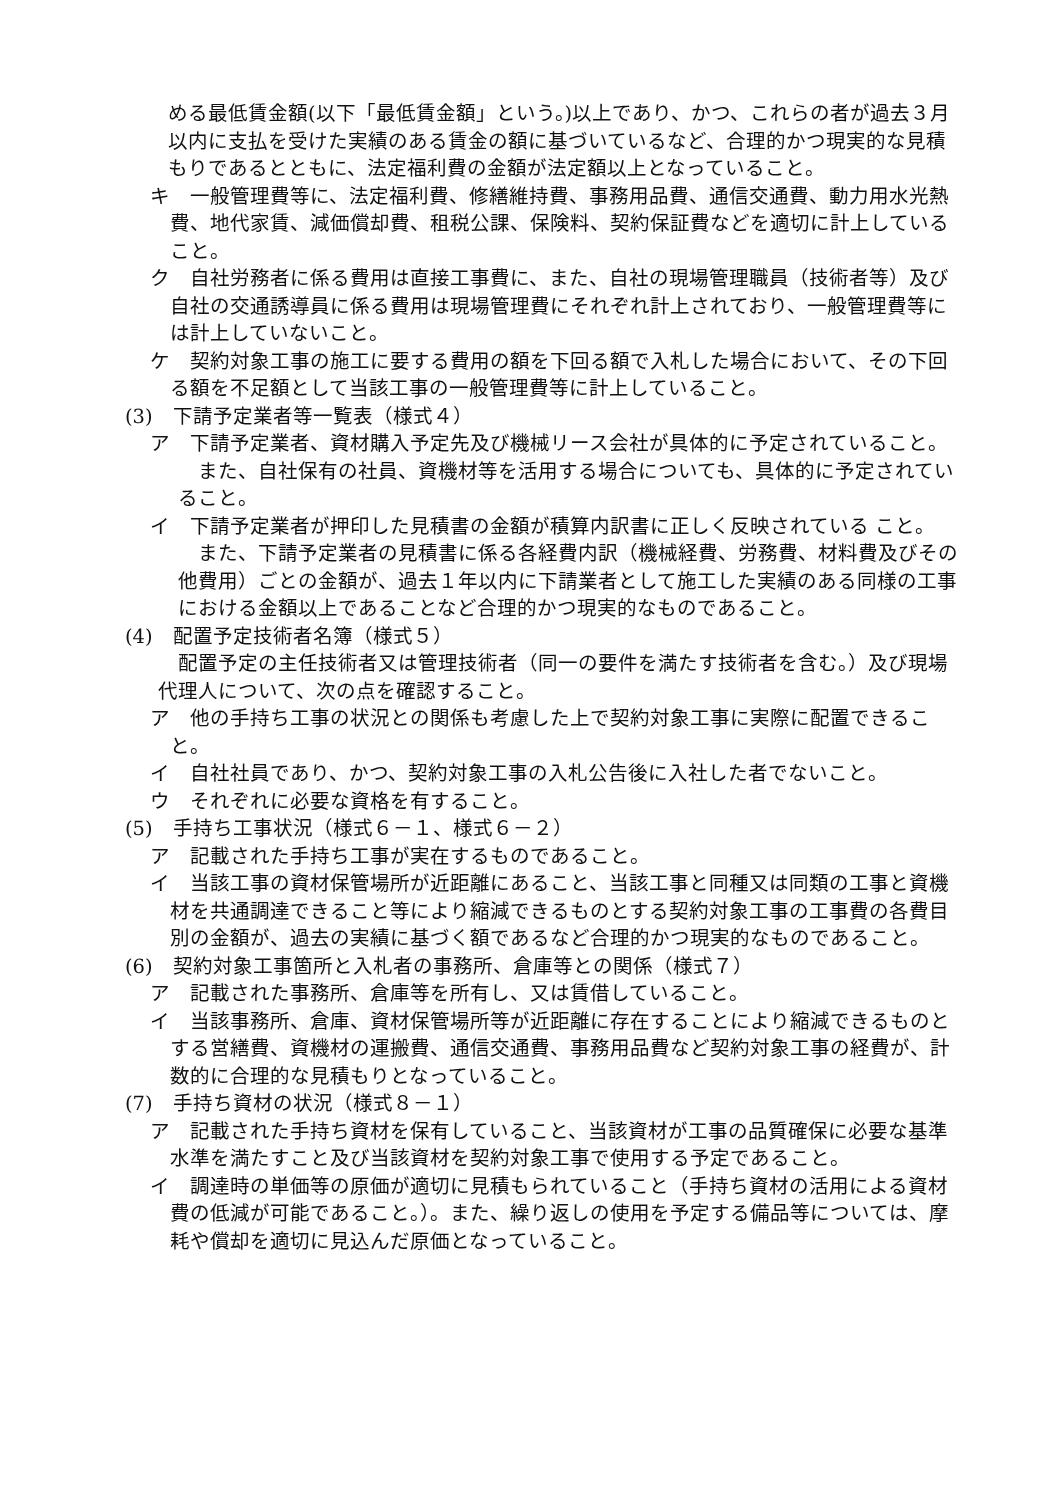める最低賃金額(以下「最低賃金額」という。)以上であり、かつ、これらの者が過去３月以内に支払を受けた実績のある賃金の額に基づいているなど、合理的かつ現実的な見積もりであるとともに、法定福利費の金額が法定額以上となっていること。
キ　一般管理費等に、法定福利費、修繕維持費、事務用品費、通信交通費、動力用水光熱費、地代家賃、減価償却費、租税公課、保険料、契約保証費などを適切に計上していること。
ク　自社労務者に係る費用は直接工事費に、また、自社の現場管理職員（技術者等）及び自社の交通誘導員に係る費用は現場管理費にそれぞれ計上されており、一般管理費等には計上していないこと。
ケ　契約対象工事の施工に要する費用の額を下回る額で入札した場合において、その下回る額を不足額として当該工事の一般管理費等に計上していること。
(3)　下請予定業者等一覧表（様式４）
ア　下請予定業者、資材購入予定先及び機械リース会社が具体的に予定されていること。
また、自社保有の社員、資機材等を活用する場合についても、具体的に予定されていること。
イ　下請予定業者が押印した見積書の金額が積算内訳書に正しく反映されている こと。
また、下請予定業者の見積書に係る各経費内訳（機械経費、労務費、材料費及びその他費用）ごとの金額が、過去１年以内に下請業者として施工した実績のある同様の工事における金額以上であることなど合理的かつ現実的なものであること。
(4)　配置予定技術者名簿（様式５）
配置予定の主任技術者又は管理技術者（同一の要件を満たす技術者を含む。）及び現場代理人について、次の点を確認すること。
ア　他の手持ち工事の状況との関係も考慮した上で契約対象工事に実際に配置できること。
イ　自社社員であり、かつ、契約対象工事の入札公告後に入社した者でないこと。
ウ　それぞれに必要な資格を有すること。
(5)　手持ち工事状況（様式６－１、様式６－２）
ア　記載された手持ち工事が実在するものであること。
イ　当該工事の資材保管場所が近距離にあること、当該工事と同種又は同類の工事と資機材を共通調達できること等により縮減できるものとする契約対象工事の工事費の各費目別の金額が、過去の実績に基づく額であるなど合理的かつ現実的なものであること。
(6)　契約対象工事箇所と入札者の事務所、倉庫等との関係（様式７）
ア　記載された事務所、倉庫等を所有し、又は賃借していること。
イ　当該事務所、倉庫、資材保管場所等が近距離に存在することにより縮減できるものとする営繕費、資機材の運搬費、通信交通費、事務用品費など契約対象工事の経費が、計数的に合理的な見積もりとなっていること。
(7)　手持ち資材の状況（様式８－１）
ア　記載された手持ち資材を保有していること、当該資材が工事の品質確保に必要な基準水準を満たすこと及び当該資材を契約対象工事で使用する予定であること。
イ　調達時の単価等の原価が適切に見積もられていること（手持ち資材の活用による資材費の低減が可能であること。）。また、繰り返しの使用を予定する備品等については、摩耗や償却を適切に見込んだ原価となっていること。